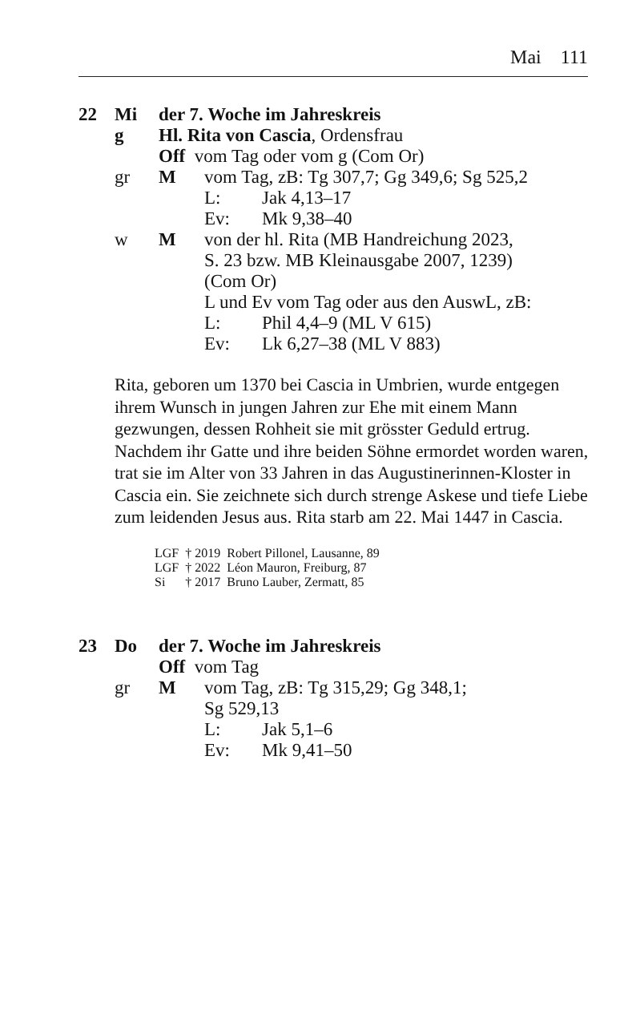Mai 111
22 Mi der 7. Woche im Jahreskreis
g Hl. Rita von Cascia, Ordensfrau
Off vom Tag oder vom g (Com Or)
gr M vom Tag, zB: Tg 307,7; Gg 349,6; Sg 525,2
L: Jak 4,13–17
Ev: Mk 9,38–40
w M von der hl. Rita (MB Handreichung 2023,
S. 23 bzw. MB Kleinausgabe 2007, 1239)
(Com Or)
L und Ev vom Tag oder aus den AuswL, zB:
L: Phil 4,4–9 (ML V 615)
Ev: Lk 6,27–38 (ML V 883)
Rita, geboren um 1370 bei Cascia in Umbrien, wurde entgegen ihrem Wunsch in jungen Jahren zur Ehe mit einem Mann gezwungen, dessen Rohheit sie mit grösster Geduld ertrug. Nachdem ihr Gatte und ihre beiden Söhne ermordet worden waren, trat sie im Alter von 33 Jahren in das Augustinerinnen-Kloster in Cascia ein. Sie zeichnete sich durch strenge Askese und tiefe Liebe zum leidenden Jesus aus. Rita starb am 22. Mai 1447 in Cascia.
| LGF | † 2019 | Robert Pillonel, Lausanne, 89 |
| LGF | † 2022 | Léon Mauron, Freiburg, 87 |
| Si | † 2017 | Bruno Lauber, Zermatt, 85 |
23 Do der 7. Woche im Jahreskreis
Off vom Tag
gr M vom Tag, zB: Tg 315,29; Gg 348,1;
Sg 529,13
L: Jak 5,1–6
Ev: Mk 9,41–50